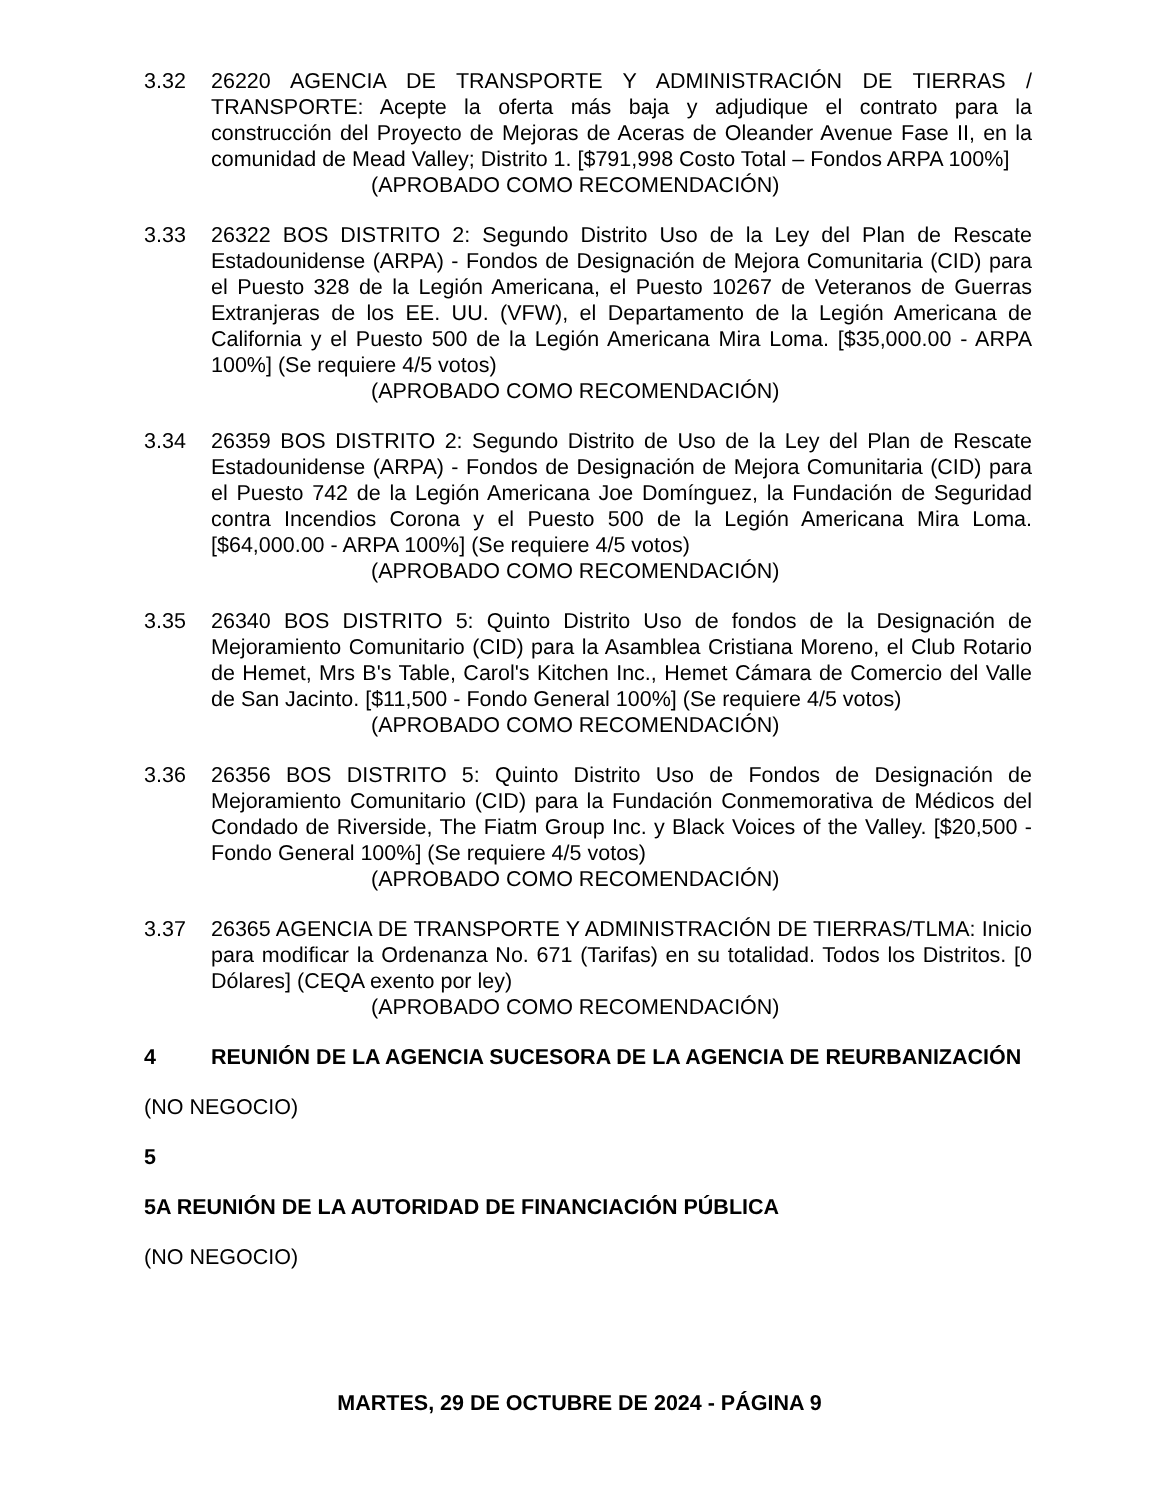3.32 26220 AGENCIA DE TRANSPORTE Y ADMINISTRACIÓN DE TIERRAS / TRANSPORTE: Acepte la oferta más baja y adjudique el contrato para la construcción del Proyecto de Mejoras de Aceras de Oleander Avenue Fase II, en la comunidad de Mead Valley; Distrito 1. [$791,998 Costo Total – Fondos ARPA 100%]
(APROBADO COMO RECOMENDACIÓN)
3.33 26322 BOS DISTRITO 2: Segundo Distrito Uso de la Ley del Plan de Rescate Estadounidense (ARPA) - Fondos de Designación de Mejora Comunitaria (CID) para el Puesto 328 de la Legión Americana, el Puesto 10267 de Veteranos de Guerras Extranjeras de los EE. UU. (VFW), el Departamento de la Legión Americana de California y el Puesto 500 de la Legión Americana Mira Loma. [$35,000.00 - ARPA 100%] (Se requiere 4/5 votos)
(APROBADO COMO RECOMENDACIÓN)
3.34 26359 BOS DISTRITO 2: Segundo Distrito de Uso de la Ley del Plan de Rescate Estadounidense (ARPA) - Fondos de Designación de Mejora Comunitaria (CID) para el Puesto 742 de la Legión Americana Joe Domínguez, la Fundación de Seguridad contra Incendios Corona y el Puesto 500 de la Legión Americana Mira Loma. [$64,000.00 - ARPA 100%] (Se requiere 4/5 votos)
(APROBADO COMO RECOMENDACIÓN)
3.35 26340 BOS DISTRITO 5: Quinto Distrito Uso de fondos de la Designación de Mejoramiento Comunitario (CID) para la Asamblea Cristiana Moreno, el Club Rotario de Hemet, Mrs B's Table, Carol's Kitchen Inc., Hemet Cámara de Comercio del Valle de San Jacinto. [$11,500 - Fondo General 100%] (Se requiere 4/5 votos)
(APROBADO COMO RECOMENDACIÓN)
3.36 26356 BOS DISTRITO 5: Quinto Distrito Uso de Fondos de Designación de Mejoramiento Comunitario (CID) para la Fundación Conmemorativa de Médicos del Condado de Riverside, The Fiatm Group Inc. y Black Voices of the Valley. [$20,500 - Fondo General 100%] (Se requiere 4/5 votos)
(APROBADO COMO RECOMENDACIÓN)
3.37 26365 AGENCIA DE TRANSPORTE Y ADMINISTRACIÓN DE TIERRAS/TLMA: Inicio para modificar la Ordenanza No. 671 (Tarifas) en su totalidad. Todos los Distritos. [0 Dólares] (CEQA exento por ley)
(APROBADO COMO RECOMENDACIÓN)
4 REUNIÓN DE LA AGENCIA SUCESORA DE LA AGENCIA DE REURBANIZACIÓN
(NO NEGOCIO)
5
5A REUNIÓN DE LA AUTORIDAD DE FINANCIACIÓN PÚBLICA
(NO NEGOCIO)
MARTES, 29 DE OCTUBRE DE 2024 - PÁGINA 9